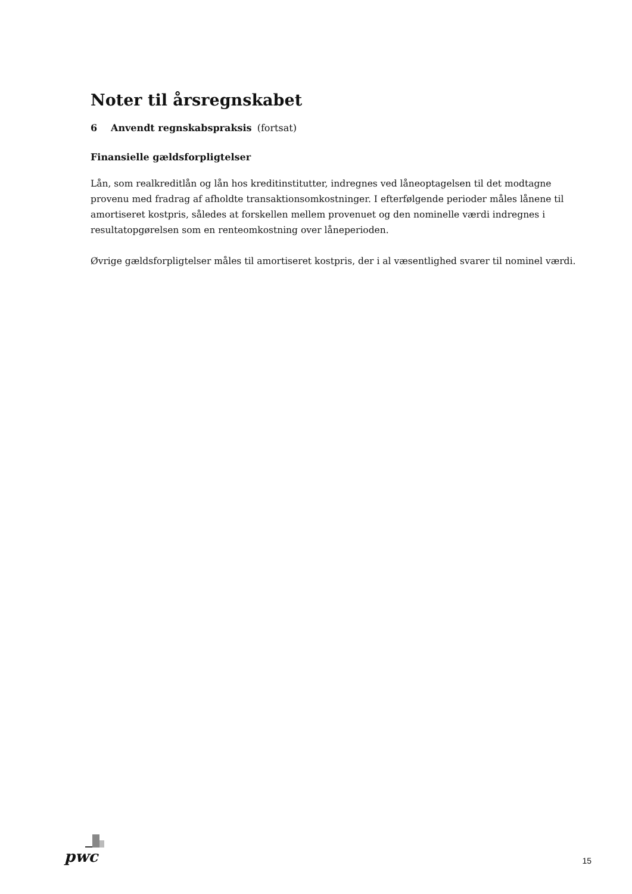Noter til årsregnskabet
6 Anvendt regnskabspraksis (fortsat)
Finansielle gældsforpligtelser
Lån, som realkreditlån og lån hos kreditinstitutter, indregnes ved låneoptagelsen til det modtagne provenu med fradrag af afholdte transaktionsomkostninger. I efterfølgende perioder måles lånene til amortiseret kostpris, således at forskellen mellem provenuet og den nominelle værdi indregnes i resultatopgørelsen som en renteomkostning over låneperioden.
Øvrige gældsforpligtelser måles til amortiseret kostpris, der i al væsentlighed svarer til nominel værdi.
pwc
15